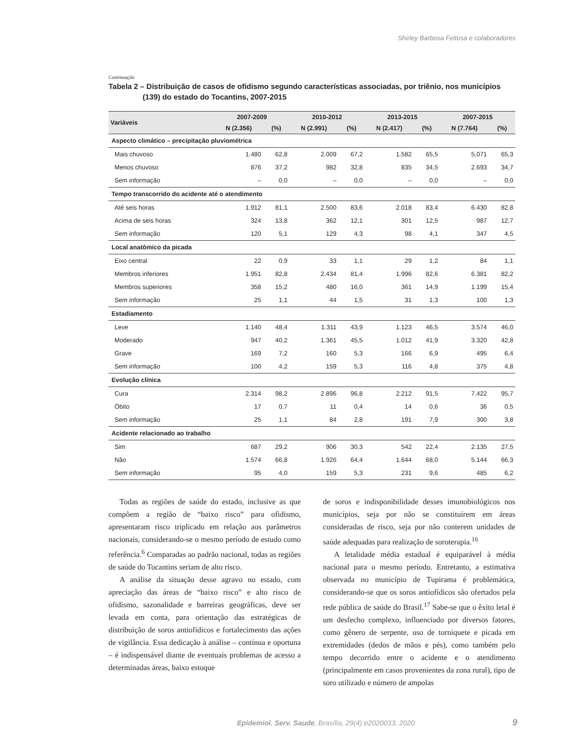Shirley Barbosa Feitosa e colaboradores
Continuação
Tabela 2 – Distribuição de casos de ofidismo segundo características associadas, por triênio, nos municípios (139) do estado do Tocantins, 2007-2015
| Variáveis | 2007-2009 | | 2010-2012 | | 2013-2015 | | 2007-2015 | |
| --- | --- | --- | --- | --- | --- | --- | --- | --- |
| | N (2.356) | (%) | N (2.991) | (%) | N (2.417) | (%) | N (7.764) | (%) |
| Aspecto climático – precipitação pluviométrica | | | | | | | | |
| Mais chuvoso | 1.480 | 62,8 | 2.009 | 67,2 | 1.582 | 65,5 | 5,071 | 65,3 |
| Menos chuvoso | 876 | 37,2 | 982 | 32,8 | 835 | 34,5 | 2.693 | 34,7 |
| Sem informação | – | 0,0 | – | 0,0 | – | 0,0 | – | 0,0 |
| Tempo transcorrido do acidente até o atendimento | | | | | | | | |
| Até seis horas | 1.912 | 81,1 | 2.500 | 83,6 | 2.018 | 83,4 | 6.430 | 82,8 |
| Acima de seis horas | 324 | 13,8 | 362 | 12,1 | 301 | 12,5 | 987 | 12,7 |
| Sem informação | 120 | 5,1 | 129 | 4,3 | 98 | 4,1 | 347 | 4,5 |
| Local anatômico da picada | | | | | | | | |
| Eixo central | 22 | 0,9 | 33 | 1,1 | 29 | 1,2 | 84 | 1,1 |
| Membros inferiores | 1.951 | 82,8 | 2.434 | 81,4 | 1.996 | 82,6 | 6.381 | 82,2 |
| Membros superiores | 358 | 15,2 | 480 | 16,0 | 361 | 14,9 | 1.199 | 15,4 |
| Sem informação | 25 | 1,1 | 44 | 1,5 | 31 | 1,3 | 100 | 1,3 |
| Estadiamento | | | | | | | | |
| Leve | 1.140 | 48,4 | 1.311 | 43,9 | 1.123 | 46,5 | 3.574 | 46,0 |
| Moderado | 947 | 40,2 | 1.361 | 45,5 | 1.012 | 41,9 | 3.320 | 42,8 |
| Grave | 169 | 7,2 | 160 | 5,3 | 166 | 6,9 | 495 | 6,4 |
| Sem informação | 100 | 4,2 | 159 | 5,3 | 116 | 4,8 | 375 | 4,8 |
| Evolução clínica | | | | | | | | |
| Cura | 2.314 | 98,2 | 2.896 | 96,8 | 2.212 | 91,5 | 7.422 | 95,7 |
| Óbito | 17 | 0,7 | 11 | 0,4 | 14 | 0,6 | 36 | 0,5 |
| Sem informação | 25 | 1,1 | 84 | 2,8 | 191 | 7,9 | 300 | 3,8 |
| Acidente relacionado ao trabalho | | | | | | | | |
| Sim | 687 | 29,2 | 906 | 30,3 | 542 | 22,4 | 2.135 | 27,5 |
| Não | 1.574 | 66,8 | 1.926 | 64,4 | 1.644 | 68,0 | 5.144 | 66,3 |
| Sem informação | 95 | 4,0 | 159 | 5,3 | 231 | 9,6 | 485 | 6,2 |
Todas as regiões de saúde do estado, inclusive as que compõem a região de “baixo risco” para ofidismo, apresentaram risco triplicado em relação aos parâmetros nacionais, considerando-se o mesmo período de estudo como referência.<sup>6</sup> Comparadas ao padrão nacional, todas as regiões de saúde do Tocantins seriam de alto risco.
A análise da situação desse agravo no estado, com apreciação das áreas de “baixo risco” e alto risco de ofidismo, sazonalidade e barreiras geográficas, deve ser levada em conta, para orientação das estratégicas de distribuição de soros antiofídicos e fortalecimento das ações de vigilância. Essa dedicação à análise – contínua e oportuna – é indispensável diante de eventuais problemas de acesso a determinadas áreas, baixo estoque
de soros e indisponibilidade desses imunobiológicos nos municípios, seja por não se constituírem em áreas consideradas de risco, seja por não conterem unidades de saúde adequadas para realização de soroterapia.<sup>16</sup>
A letalidade média estadual é equiparável à média nacional para o mesmo período. Entretanto, a estimativa observada no município de Tupirama é problemática, considerando-se que os soros antiofídicos são ofertados pela rede pública de saúde do Brasil.<sup>17</sup> Sabe-se que o êxito letal é um desfecho complexo, influenciado por diversos fatores, como gênero de serpente, uso de torniquete e picada em extremidades (dedos de mãos e pés), como também pelo tempo decorrido entre o acidente e o atendimento (principalmente em casos provenientes da zona rural), tipo de soro utilizado e número de ampolas
Epidemiol. Serv. Saude, Brasília, 29(4):e2020033, 2020 9